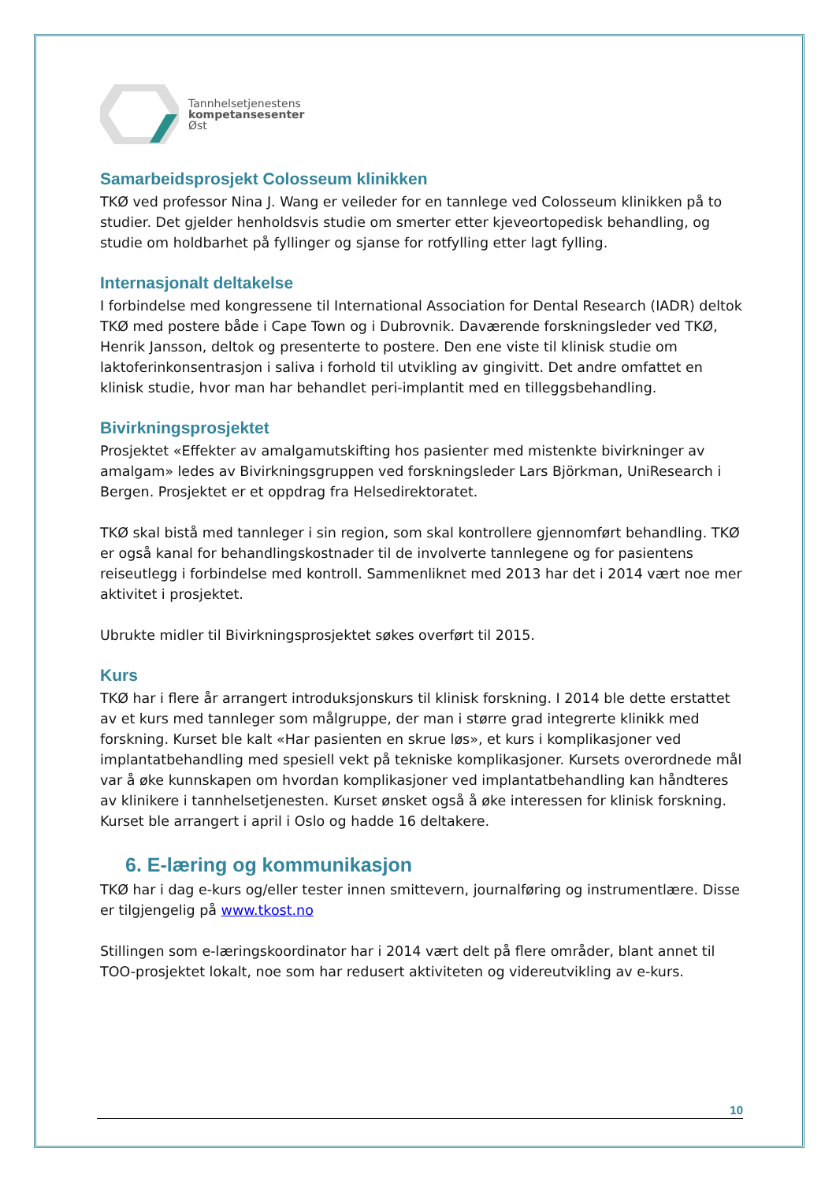Tannhelsetjenestens
kompetansesenter
Øst
Samarbeidsprosjekt Colosseum klinikken
TKØ ved professor Nina J. Wang er veileder for en tannlege ved Colosseum klinikken på to studier. Det gjelder henholdsvis studie om smerter etter kjeveortopedisk behandling, og studie om holdbarhet på fyllinger og sjanse for rotfylling etter lagt fylling.
Internasjonalt deltakelse
I forbindelse med kongressene til International Association for Dental Research (IADR) deltok TKØ med postere både i Cape Town og i Dubrovnik. Daværende forskningsleder ved TKØ, Henrik Jansson, deltok og presenterte to postere. Den ene viste til klinisk studie om laktoferinkonsentrasjon i saliva i forhold til utvikling av gingivitt. Det andre omfattet en klinisk studie, hvor man har behandlet peri-implantit med en tilleggsbehandling.
Bivirkningsprosjektet
Prosjektet «Effekter av amalgamutskifting hos pasienter med mistenkte bivirkninger av amalgam» ledes av Bivirkningsgruppen ved forskningsleder Lars Björkman, UniResearch i Bergen. Prosjektet er et oppdrag fra Helsedirektoratet.
TKØ skal bistå med tannleger i sin region, som skal kontrollere gjennomført behandling. TKØ er også kanal for behandlingskostnader til de involverte tannlegene og for pasientens reiseutlegg i forbindelse med kontroll. Sammenliknet med 2013 har det i 2014 vært noe mer aktivitet i prosjektet.
Ubrukte midler til Bivirkningsprosjektet søkes overført til 2015.
Kurs
TKØ har i flere år arrangert introduksjonskurs til klinisk forskning. I 2014 ble dette erstattet av et kurs med tannleger som målgruppe, der man i større grad integrerte klinikk med forskning. Kurset ble kalt «Har pasienten en skrue løs», et kurs i komplikasjoner ved implantatbehandling med spesiell vekt på tekniske komplikasjoner. Kursets overordnede mål var å øke kunnskapen om hvordan komplikasjoner ved implantatbehandling kan håndteres av klinikere i tannhelsetjenesten. Kurset ønsket også å øke interessen for klinisk forskning. Kurset ble arrangert i april i Oslo og hadde 16 deltakere.
6. E-læring og kommunikasjon
TKØ har i dag e-kurs og/eller tester innen smittevern, journalføring og instrumentlære. Disse er tilgjengelig på www.tkost.no
Stillingen som e-læringskoordinator har i 2014 vært delt på flere områder, blant annet til TOO-prosjektet lokalt, noe som har redusert aktiviteten og videreutvikling av e-kurs.
10